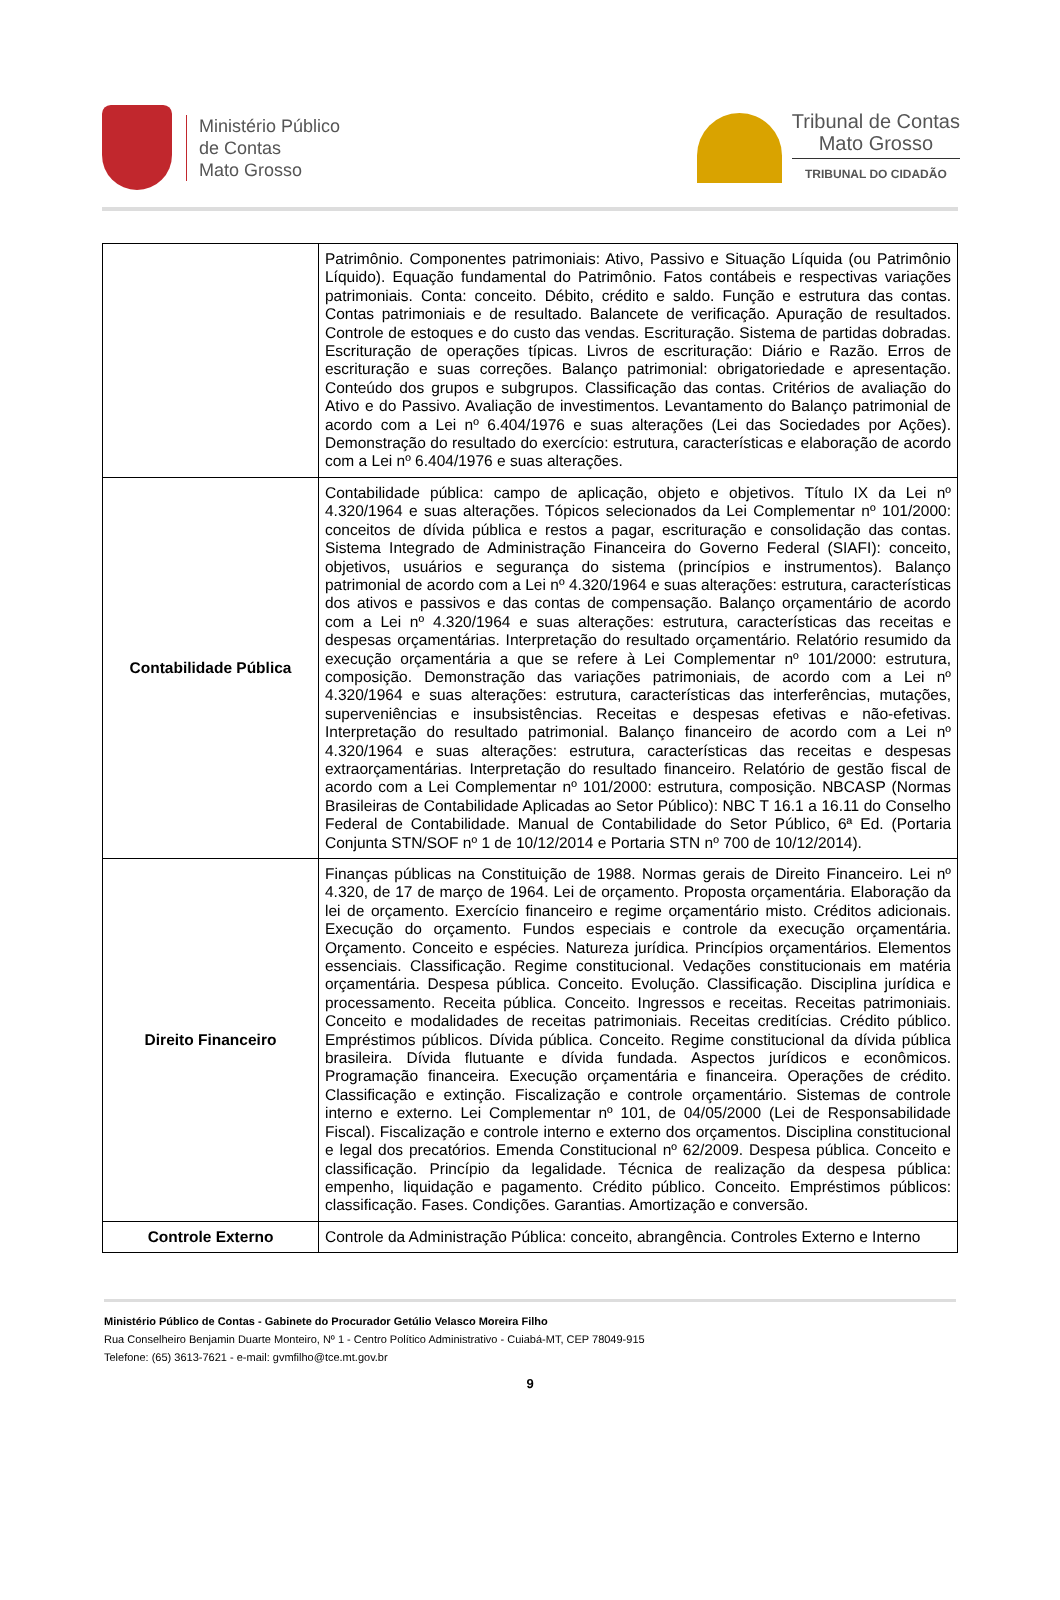Ministério Público
de Contas
Mato Grosso
Tribunal de Contas
Mato Grosso
TRIBUNAL DO CIDADÃO
| | Patrimônio. Componentes patrimoniais: Ativo, Passivo e Situação Líquida (ou Patrimônio Líquido). Equação fundamental do Patrimônio. Fatos contábeis e respectivas variações patrimoniais. Conta: conceito. Débito, crédito e saldo. Função e estrutura das contas. Contas patrimoniais e de resultado. Balancete de verificação. Apuração de resultados. Controle de estoques e do custo das vendas. Escrituração. Sistema de partidas dobradas. Escrituração de operações típicas. Livros de escrituração: Diário e Razão. Erros de escrituração e suas correções. Balanço patrimonial: obrigatoriedade e apresentação. Conteúdo dos grupos e subgrupos. Classificação das contas. Critérios de avaliação do Ativo e do Passivo. Avaliação de investimentos. Levantamento do Balanço patrimonial de acordo com a Lei nº 6.404/1976 e suas alterações (Lei das Sociedades por Ações). Demonstração do resultado do exercício: estrutura, características e elaboração de acordo com a Lei nº 6.404/1976 e suas alterações. |
| Contabilidade Pública | Contabilidade pública: campo de aplicação, objeto e objetivos. Título IX da Lei nº 4.320/1964 e suas alterações. Tópicos selecionados da Lei Complementar nº 101/2000: conceitos de dívida pública e restos a pagar, escrituração e consolidação das contas. Sistema Integrado de Administração Financeira do Governo Federal (SIAFI): conceito, objetivos, usuários e segurança do sistema (princípios e instrumentos). Balanço patrimonial de acordo com a Lei nº 4.320/1964 e suas alterações: estrutura, características dos ativos e passivos e das contas de compensação. Balanço orçamentário de acordo com a Lei nº 4.320/1964 e suas alterações: estrutura, características das receitas e despesas orçamentárias. Interpretação do resultado orçamentário. Relatório resumido da execução orçamentária a que se refere à Lei Complementar nº 101/2000: estrutura, composição. Demonstração das variações patrimoniais, de acordo com a Lei nº 4.320/1964 e suas alterações: estrutura, características das interferências, mutações, superveniências e insubsistências. Receitas e despesas efetivas e não-efetivas. Interpretação do resultado patrimonial. Balanço financeiro de acordo com a Lei nº 4.320/1964 e suas alterações: estrutura, características das receitas e despesas extraorçamentárias. Interpretação do resultado financeiro. Relatório de gestão fiscal de acordo com a Lei Complementar nº 101/2000: estrutura, composição. NBCASP (Normas Brasileiras de Contabilidade Aplicadas ao Setor Público): NBC T 16.1 a 16.11 do Conselho Federal de Contabilidade. Manual de Contabilidade do Setor Público, 6ª Ed. (Portaria Conjunta STN/SOF nº 1 de 10/12/2014 e Portaria STN nº 700 de 10/12/2014). |
| Direito Financeiro | Finanças públicas na Constituição de 1988. Normas gerais de Direito Financeiro. Lei nº 4.320, de 17 de março de 1964. Lei de orçamento. Proposta orçamentária. Elaboração da lei de orçamento. Exercício financeiro e regime orçamentário misto. Créditos adicionais. Execução do orçamento. Fundos especiais e controle da execução orçamentária. Orçamento. Conceito e espécies. Natureza jurídica. Princípios orçamentários. Elementos essenciais. Classificação. Regime constitucional. Vedações constitucionais em matéria orçamentária. Despesa pública. Conceito. Evolução. Classificação. Disciplina jurídica e processamento. Receita pública. Conceito. Ingressos e receitas. Receitas patrimoniais. Conceito e modalidades de receitas patrimoniais. Receitas creditícias. Crédito público. Empréstimos públicos. Dívida pública. Conceito. Regime constitucional da dívida pública brasileira. Dívida flutuante e dívida fundada. Aspectos jurídicos e econômicos. Programação financeira. Execução orçamentária e financeira. Operações de crédito. Classificação e extinção. Fiscalização e controle orçamentário. Sistemas de controle interno e externo. Lei Complementar nº 101, de 04/05/2000 (Lei de Responsabilidade Fiscal). Fiscalização e controle interno e externo dos orçamentos. Disciplina constitucional e legal dos precatórios. Emenda Constitucional nº 62/2009. Despesa pública. Conceito e classificação. Princípio da legalidade. Técnica de realização da despesa pública: empenho, liquidação e pagamento. Crédito público. Conceito. Empréstimos públicos: classificação. Fases. Condições. Garantias. Amortização e conversão. |
| Controle Externo | Controle da Administração Pública: conceito, abrangência. Controles Externo e Interno |
Ministério Público de Contas - Gabinete do Procurador Getúlio Velasco Moreira Filho
Rua Conselheiro Benjamin Duarte Monteiro, Nº 1 - Centro Político Administrativo - Cuiabá-MT, CEP 78049-915
Telefone: (65) 3613-7621 - e-mail: gvmfilho@tce.mt.gov.br
9